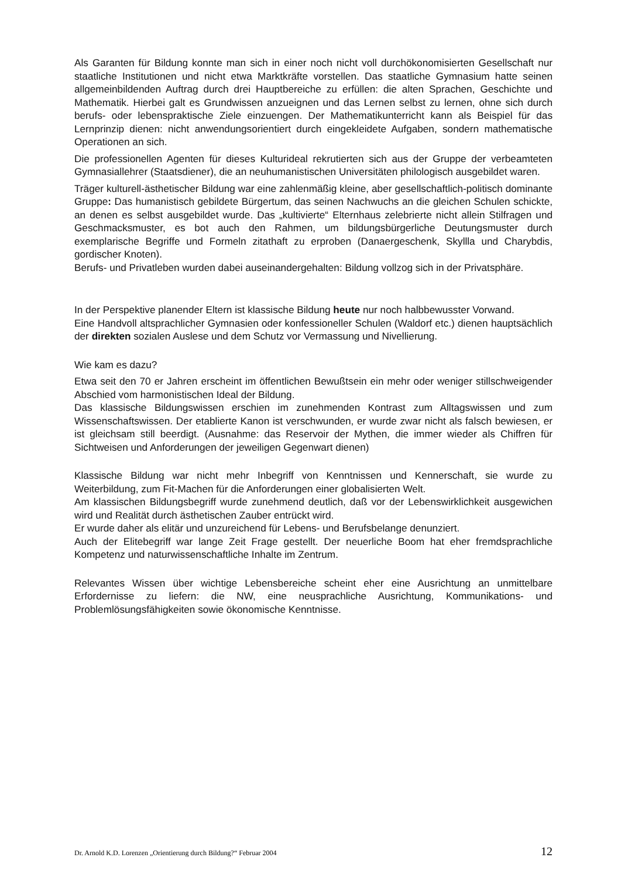Als Garanten für Bildung konnte man sich in einer noch nicht voll durchökonomisierten Gesellschaft nur staatliche Institutionen und nicht etwa Marktkräfte vorstellen. Das staatliche Gymnasium hatte seinen allgemeinbildenden Auftrag durch drei Hauptbereiche zu erfüllen: die alten Sprachen, Geschichte und Mathematik. Hierbei galt es Grundwissen anzueignen und das Lernen selbst zu lernen, ohne sich durch berufs- oder lebenspraktische Ziele einzuengen. Der Mathematikunterricht kann als Beispiel für das Lernprinzip dienen: nicht anwendungsorientiert durch eingekleidete Aufgaben, sondern mathematische Operationen an sich.
Die professionellen Agenten für dieses Kulturideal rekrutierten sich aus der Gruppe der verbeamteten Gymnasiallehrer (Staatsdiener), die an neuhumanistischen Universitäten philologisch ausgebildet waren.
Träger kulturell-ästhetischer Bildung war eine zahlenmäßig kleine, aber gesellschaftlich-politisch dominante Gruppe: Das humanistisch gebildete Bürgertum, das seinen Nachwuchs an die gleichen Schulen schickte, an denen es selbst ausgebildet wurde. Das „kultivierte“ Elternhaus zelebrierte nicht allein Stilfragen und Geschmacksmuster, es bot auch den Rahmen, um bildungsbürgerliche Deutungsmuster durch exemplarische Begriffe und Formeln zitathaft zu erproben (Danaergeschenk, Skyllla und Charybdis, gordischer Knoten).
Berufs- und Privatleben wurden dabei auseinandergehalten: Bildung vollzog sich in der Privatsphäre.
In der Perspektive planender Eltern ist klassische Bildung heute nur noch halbbewusster Vorwand.
Eine Handvoll altsprachlicher Gymnasien oder konfessioneller Schulen (Waldorf etc.) dienen hauptsächlich der direkten sozialen Auslese und dem Schutz vor Vermassung und Nivellierung.
Wie kam es dazu?
Etwa seit den 70 er Jahren erscheint im öffentlichen Bewußtsein ein mehr oder weniger stillschweigender Abschied vom harmonistischen Ideal der Bildung.
Das klassische Bildungswissen erschien im zunehmenden Kontrast zum Alltagswissen und zum Wissenschaftswissen. Der etablierte Kanon ist verschwunden, er wurde zwar nicht als falsch bewiesen, er ist gleichsam still beerdigt. (Ausnahme: das Reservoir der Mythen, die immer wieder als Chiffren für Sichtweisen und Anforderungen der jeweiligen Gegenwart dienen)
Klassische Bildung war nicht mehr Inbegriff von Kenntnissen und Kennerschaft, sie wurde zu Weiterbildung, zum Fit-Machen für die Anforderungen einer globalisierten Welt.
Am klassischen Bildungsbegriff wurde zunehmend deutlich, daß vor der Lebenswirklichkeit ausgewichen wird und Realität durch ästhetischen Zauber entrückt wird.
Er wurde daher als elitär und unzureichend für Lebens- und Berufsbelange denunziert.
Auch der Elitebegriff war lange Zeit Frage gestellt. Der neuerliche Boom hat eher fremdsprachliche Kompetenz und naturwissenschaftliche Inhalte im Zentrum.
Relevantes Wissen über wichtige Lebensbereiche scheint eher eine Ausrichtung an unmittelbare Erfordernisse zu liefern: die NW, eine neusprachliche Ausrichtung, Kommunikations- und Problemlösungsfähigkeiten sowie ökonomische Kenntnisse.
Dr. Arnold K.D. Lorenzen „Orientierung durch Bildung?“ Februar 2004 12